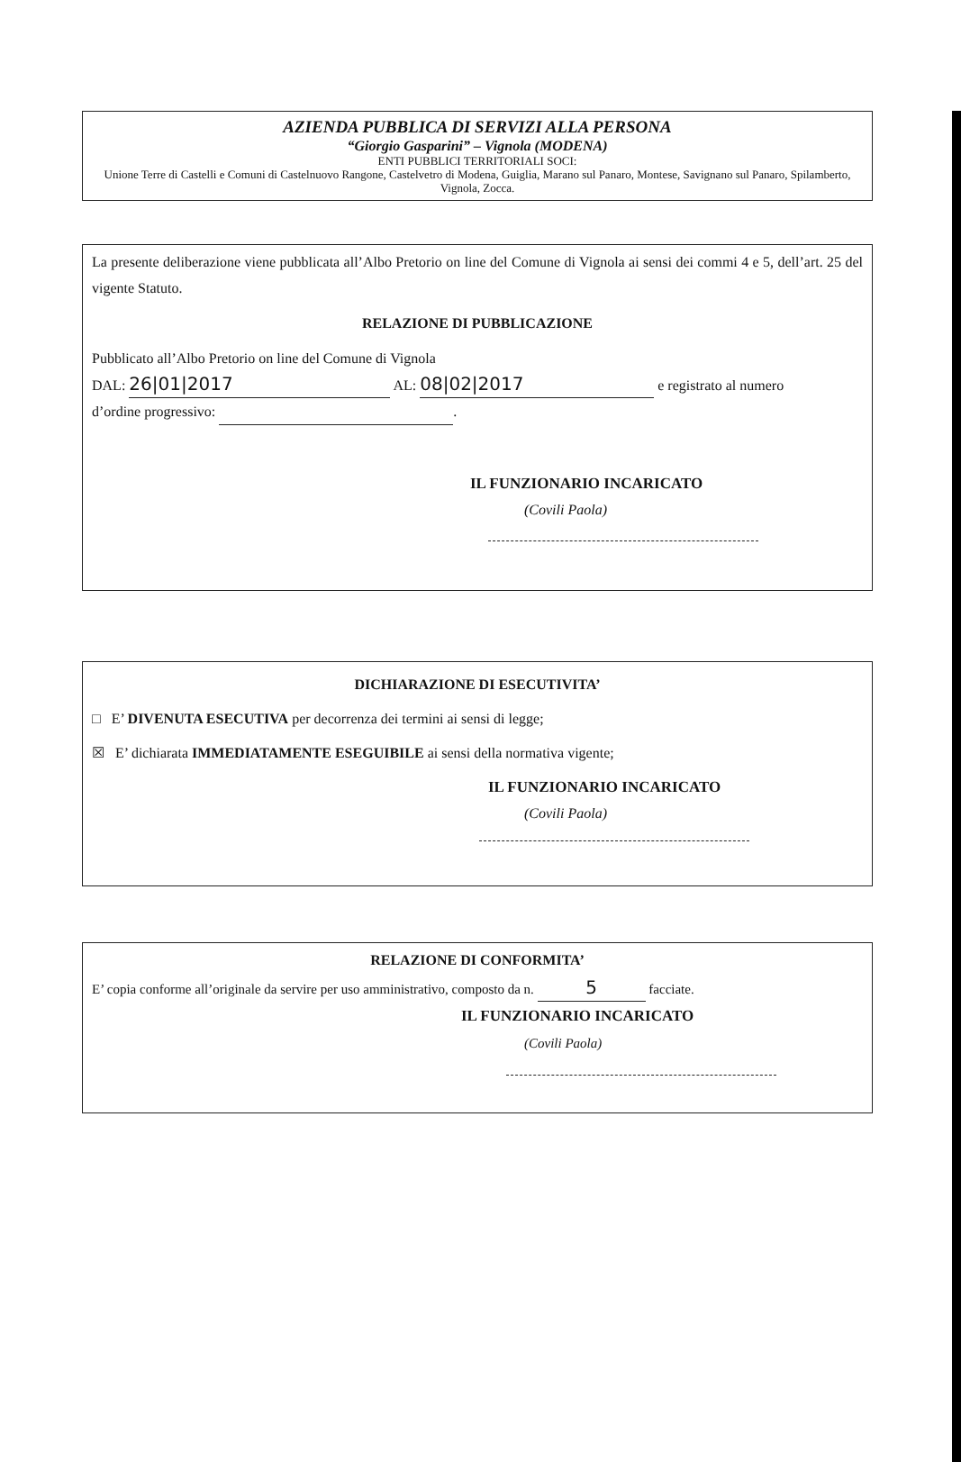AZIENDA PUBBLICA DI SERVIZI ALLA PERSONA
“Giorgio Gasparini” – Vignola (MODENA)
ENTI PUBBLICI TERRITORIALI SOCI:
Unione Terre di Castelli e Comuni di Castelnuovo Rangone, Castelvetro di Modena, Guiglia, Marano sul Panaro, Montese, Savignano sul Panaro, Spilamberto, Vignola, Zocca.
La presente deliberazione viene pubblicata all’Albo Pretorio on line del Comune di Vignola ai sensi dei commi 4 e 5, dell’art. 25 del vigente Statuto.
RELAZIONE DI PUBBLICAZIONE
Pubblicato all’Albo Pretorio on line del Comune di Vignola
DAL: 26|01|2017 AL: 08|02|2017 e registrato al numero
d’ordine progressivo: .
IL FUNZIONARIO INCARICATO
(Covili Paola)
DICHIARAZIONE DI ESECUTIVITA’
□ E’ DIVENUTA ESECUTIVA per decorrenza dei termini ai sensi di legge;
☒ E’ dichiarata IMMEDIATAMENTE ESEGUIBILE ai sensi della normativa vigente;
IL FUNZIONARIO INCARICATO
(Covili Paola)
RELAZIONE DI CONFORMITA’
E’ copia conforme all’originale da servire per uso amministrativo, composto da n. 5 facciate.
IL FUNZIONARIO INCARICATO
(Covili Paola)